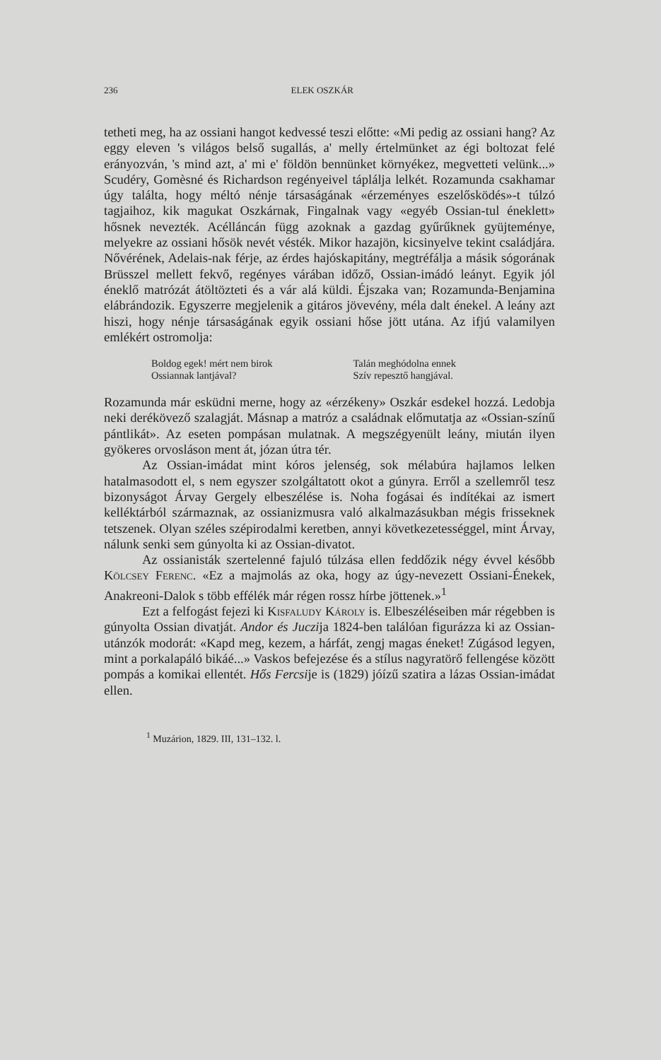236 ELEK OSZKÁR
tetheti meg, ha az ossiani hangot kedvessé teszi előtte: «Mi pedig az ossiani hang? Az eggy eleven 's világos belső sugallás, a' melly értelmünket az égi boltozat felé erányozván, 's mind azt, a' mi e' földön bennünket környékez, megvetteti velünk...» Scudéry, Gomèsné és Richardson regényeivel táplálja lelkét. Rozamunda csakhamar úgy találta, hogy méltó nénje társaságának «érzeményes eszelősködés»-t túlzó tagjaihoz, kik magukat Oszkárnak, Fingalnak vagy «egyéb Ossian-tul éneklett» hősnek nevezték. Acélláncán függ azoknak a gazdag gyűrűknek gyüjteménye, melyekre az ossiani hősök nevét vésték. Mikor hazajön, kicsinyelve tekint családjára. Nővérének, Adelais-nak férje, az érdes hajóskapitány, megtréfálja a másik sógorának Brüsszel mellett fekvő, regényes várában időző, Ossian-imádó leányt. Egyik jól éneklő matrózát átöltözteti és a vár alá küldi. Éjszaka van; Rozamunda-Benjamina elábrándozik. Egyszerre megjelenik a gitáros jövevény, méla dalt énekel. A leány azt hiszi, hogy nénje társaságának egyik ossiani hőse jött utána. Az ifjú valamilyen emlékért ostromolja:
Boldog egek! mért nem birok
Ossiannak lantjával?
Talán meghódolna ennek
Szív repesztő hangjával.
Rozamunda már esküdni merne, hogy az «érzékeny» Oszkár esdekel hozzá. Ledobja neki derékövező szalagját. Másnap a matróz a családnak előmutatja az «Ossian-színű pántlikát». Az eseten pompásan mulatnak. A megszégyenült leány, miután ilyen gyökeres orvosláson ment át, józan útra tér.
Az Ossian-imádat mint kóros jelenség, sok mélabúra hajlamos lelken hatalmasodott el, s nem egyszer szolgáltatott okot a gúnyra. Erről a szellemről tesz bizonyságot Árvay Gergely elbeszélése is. Noha fogásai és indítékai az ismert kelléktárból származnak, az ossianizmusra való alkalmazásukban mégis frisseknek tetszenek. Olyan széles szépirodalmi keretben, annyi következetességgel, mint Árvay, nálunk senki sem gúnyolta ki az Ossian-divatot.
Az ossianisták szertelenné fajuló túlzása ellen feddőzik négy évvel később Kölcsey Ferenc. «Ez a majmolás az oka, hogy az úgy-nevezett Ossiani-Énekek, Anakreoni-Dalok s több effélék már régen rossz hírbe jöttenek.»<sup>1</sup>
Ezt a felfogást fejezi ki Kisfaludy Károly is. Elbeszéléseiben már régebben is gúnyolta Ossian divatját. Andor és Juczija 1824-ben találóan figurázza ki az Ossian-utánzók modorát: «Kapd meg, kezem, a hárfát, zengj magas éneket! Zúgásod legyen, mint a porkalapáló bikáé...» Vaskos befejezése és a stílus nagyratörő fellengése között pompás a komikai ellentét. Hős Fercsije is (1829) jóízű szatira a lázas Ossian-imádat ellen.
<sup>1</sup> Muzárion, 1829. III, 131–132. l.